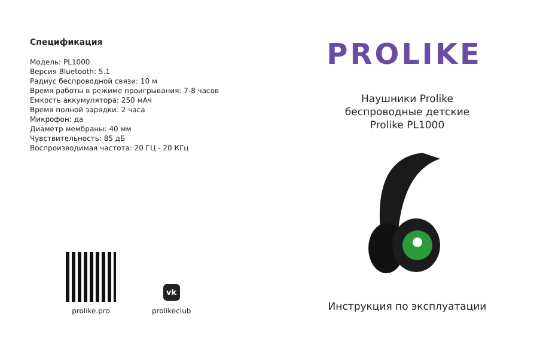Спецификация
Модель: PL1000
Версия Bluetooth: 5.1
Радиус беспроводной связи: 10 м
Время работы в режиме проигрывания: 7-8 часов
Емкость аккумулятора: 250 мАч
Время полной зарядки: 2 часа
Микрофон: да
Диаметр мембраны: 40 мм
Чувствительность: 85 дБ
Воспроизводимая частота: 20 ГЦ - 20 КГц
prolike.pro
vk
prolikeclub
PROLIKE
Наушники Prolike
беспроводные детские
Prolike PL1000
Инструкция по эксплуатации